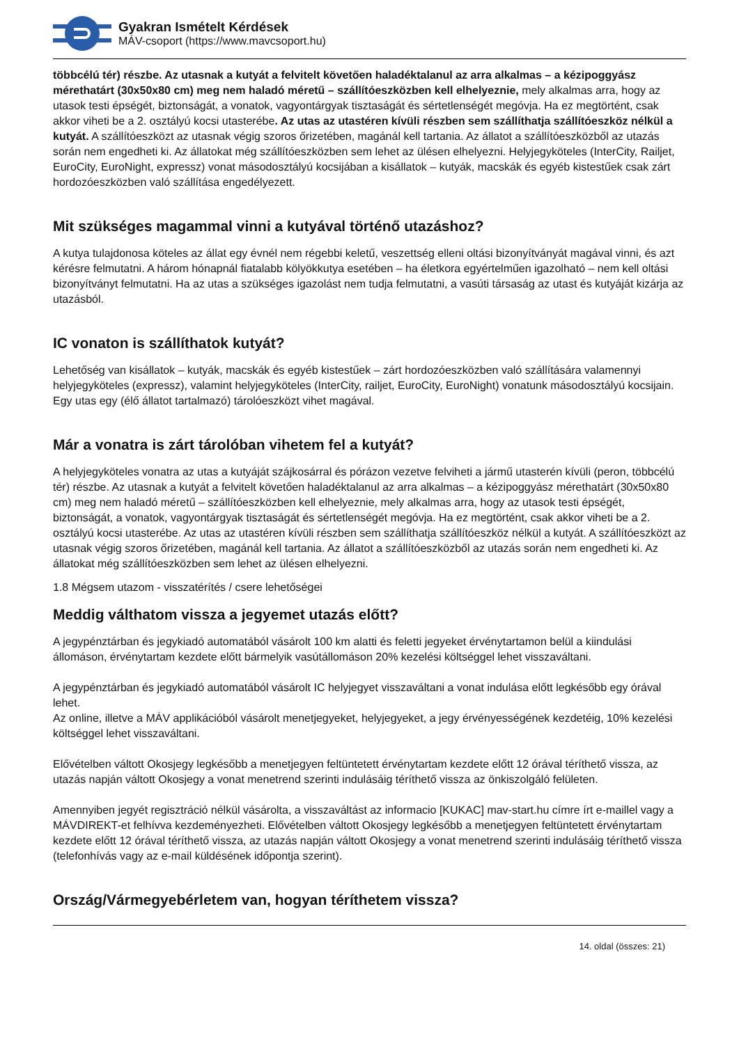Gyakran Ismételt Kérdések
MÁV-csoport (https://www.mavcsoport.hu)
többcélú tér) részbe. Az utasnak a kutyát a felvitelt követően haladéktalanul az arra alkalmas – a kézipoggyász mérethatárt (30x50x80 cm) meg nem haladó méretű – szállítóeszközben kell elhelyeznie, mely alkalmas arra, hogy az utasok testi épségét, biztonságát, a vonatok, vagyontárgyak tisztaságát és sértetlenségét megóvja. Ha ez megtörtént, csak akkor viheti be a 2. osztályú kocsi utasterébe. Az utas az utastéren kívüli részben sem szállíthatja szállítóeszköz nélkül a kutyát. A szállítóeszközt az utasnak végig szoros őrizetében, magánál kell tartania. Az állatot a szállítóeszközből az utazás során nem engedheti ki. Az állatokat még szállítóeszközben sem lehet az ülésen elhelyezni. Helyjegyköteles (InterCity, Railjet, EuroCity, EuroNight, expressz) vonat másodosztályú kocsijában a kisállatok – kutyák, macskák és egyéb kistestűek csak zárt hordozóeszközben való szállítása engedélyezett.
Mit szükséges magammal vinni a kutyával történő utazáshoz?
A kutya tulajdonosa köteles az állat egy évnél nem régebbi keletű, veszettség elleni oltási bizonyítványát magával vinni, és azt kérésre felmutatni. A három hónapnál fiatalabb kölyökkutya esetében – ha életkora egyértelműen igazolható – nem kell oltási bizonyítványt felmutatni. Ha az utas a szükséges igazolást nem tudja felmutatni, a vasúti társaság az utast és kutyáját kizárja az utazásból.
IC vonaton is szállíthatok kutyát?
Lehetőség van kisállatok – kutyák, macskák és egyéb kistestűek – zárt hordozóeszközben való szállítására valamennyi helyjegyköteles (expressz), valamint helyjegyköteles (InterCity, railjet, EuroCity, EuroNight) vonatunk másodosztályú kocsijain. Egy utas egy (élő állatot tartalmazó) tárolóeszközt vihet magával.
Már a vonatra is zárt tárolóban vihetem fel a kutyát?
A helyjegyköteles vonatra az utas a kutyáját szájkosárral és pórázon vezetve felviheti a jármű utasterén kívüli (peron, többcélú tér) részbe. Az utasnak a kutyát a felvitelt követően haladéktalanul az arra alkalmas – a kézipoggyász mérethatárt (30x50x80 cm) meg nem haladó méretű – szállítóeszközben kell elhelyeznie, mely alkalmas arra, hogy az utasok testi épségét, biztonságát, a vonatok, vagyontárgyak tisztaságát és sértetlenségét megóvja. Ha ez megtörtént, csak akkor viheti be a 2. osztályú kocsi utasterébe. Az utas az utastéren kívüli részben sem szállíthatja szállítóeszköz nélkül a kutyát. A szállítóeszközt az utasnak végig szoros őrizetében, magánál kell tartania. Az állatot a szállítóeszközből az utazás során nem engedheti ki. Az állatokat még szállítóeszközben sem lehet az ülésen elhelyezni.
1.8 Mégsem utazom - visszatérítés / csere lehetőségei
Meddig válthatom vissza a jegyemet utazás előtt?
A jegypénztárban és jegykiadó automatából vásárolt 100 km alatti és feletti jegyeket érvénytartamon belül a kiindulási állomáson, érvénytartam kezdete előtt bármelyik vasútállomáson 20% kezelési költséggel lehet visszaváltani.
A jegypénztárban és jegykiadó automatából vásárolt IC helyjegyet visszaváltani a vonat indulása előtt legkésőbb egy órával lehet.
Az online, illetve a MÁV applikációból vásárolt menetjegyeket, helyjegyeket, a jegy érvényességének kezdetéig, 10% kezelési költséggel lehet visszaváltani.
Elővételben váltott Okosjegy legkésőbb a menetjegyen feltüntetett érvénytartam kezdete előtt 12 órával téríthető vissza, az utazás napján váltott Okosjegy a vonat menetrend szerinti indulásáig téríthető vissza az önkiszolgáló felületen.
Amennyiben jegyét regisztráció nélkül vásárolta, a visszaváltást az informacio [KUKAC] mav-start.hu címre írt e-maillel vagy a MÁVDIREKT-et felhívva kezdeményezheti. Elővételben váltott Okosjegy legkésőbb a menetjegyen feltüntetett érvénytartam kezdete előtt 12 órával téríthető vissza, az utazás napján váltott Okosjegy a vonat menetrend szerinti indulásáig téríthető vissza (telefonhívás vagy az e-mail küldésének időpontja szerint).
Ország/Vármegyebérletem van, hogyan téríthetem vissza?
14. oldal (összes: 21)